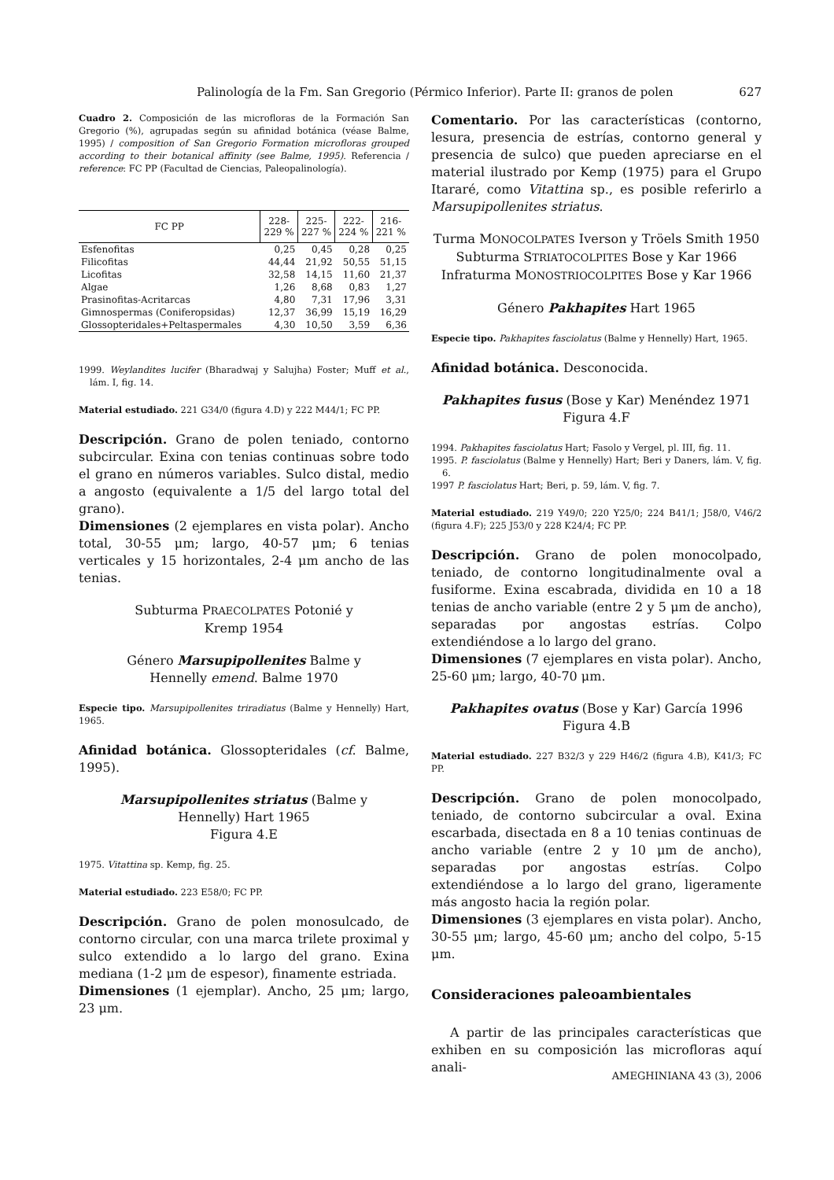Palinología de la Fm. San Gregorio (Pérmico Inferior). Parte II: granos de polen 627
Cuadro 2. Composición de las microfloras de la Formación San Gregorio (%), agrupadas según su afinidad botánica (véase Balme, 1995) / composition of San Gregorio Formation microfloras grouped according to their botanical affinity (see Balme, 1995). Referencia / reference: FC PP (Facultad de Ciencias, Paleopalinología).
| FC PP | 228- 229 % | 225- 227 % | 222- 224 % | 216- 221 % |
| --- | --- | --- | --- | --- |
| Esfenofitas | 0,25 | 0,45 | 0,28 | 0,25 |
| Filicofitas | 44,44 | 21,92 | 50,55 | 51,15 |
| Licofitas | 32,58 | 14,15 | 11,60 | 21,37 |
| Algae | 1,26 | 8,68 | 0,83 | 1,27 |
| Prasinofitas-Acritarcas | 4,80 | 7,31 | 17,96 | 3,31 |
| Gimnospermas (Coniferopsidas) | 12,37 | 36,99 | 15,19 | 16,29 |
| Glossopteridales+Peltaspermales | 4,30 | 10,50 | 3,59 | 6,36 |
1999. Weylandites lucifer (Bharadwaj y Salujha) Foster; Muff et al., lám. I, fig. 14.
Material estudiado. 221 G34/0 (figura 4.D) y 222 M44/1; FC PP.
Descripción. Grano de polen teniado, contorno subcircular. Exina con tenias continuas sobre todo el grano en números variables. Sulco distal, medio a angosto (equivalente a 1/5 del largo total del grano).
Dimensiones (2 ejemplares en vista polar). Ancho total, 30-55 μm; largo, 40-57 μm; 6 tenias verticales y 15 horizontales, 2-4 μm ancho de las tenias.
Subturma PRAECOLPATES Potonié y
Kremp 1954
Género Marsupipollenites Balme y
Hennelly emend. Balme 1970
Especie tipo. Marsupipollenites triradiatus (Balme y Hennelly) Hart, 1965.
Afinidad botánica. Glossopteridales (cf. Balme, 1995).
Marsupipollenites striatus (Balme y
Hennelly) Hart 1965
Figura 4.E
1975. Vitattina sp. Kemp, fig. 25.
Material estudiado. 223 E58/0; FC PP.
Descripción. Grano de polen monosulcado, de contorno circular, con una marca trilete proximal y sulco extendido a lo largo del grano. Exina mediana (1-2 μm de espesor), finamente estriada.
Dimensiones (1 ejemplar). Ancho, 25 μm; largo, 23 μm.
Comentario. Por las características (contorno, lesura, presencia de estrías, contorno general y presencia de sulco) que pueden apreciarse en el material ilustrado por Kemp (1975) para el Grupo Itararé, como Vitattina sp., es posible referirlo a Marsupipollenites striatus.
Turma MONOCOLPATES Iverson y Tröels Smith 1950
Subturma STRIATOCOLPITES Bose y Kar 1966
Infraturma MONOSTRIOCOLPITES Bose y Kar 1966
Género Pakhapites Hart 1965
Especie tipo. Pakhapites fasciolatus (Balme y Hennelly) Hart, 1965.
Afinidad botánica. Desconocida.
Pakhapites fusus (Bose y Kar) Menéndez 1971
Figura 4.F
1994. Pakhapites fasciolatus Hart; Fasolo y Vergel, pl. III, fig. 11.
1995. P. fasciolatus (Balme y Hennelly) Hart; Beri y Daners, lám. V, fig. 6.
1997 P. fasciolatus Hart; Beri, p. 59, lám. V, fig. 7.
Material estudiado. 219 Y49/0; 220 Y25/0; 224 B41/1; J58/0, V46/2 (figura 4.F); 225 J53/0 y 228 K24/4; FC PP.
Descripción. Grano de polen monocolpado, teniado, de contorno longitudinalmente oval a fusiforme. Exina escabrada, dividida en 10 a 18 tenias de ancho variable (entre 2 y 5 μm de ancho), separadas por angostas estrías. Colpo extendiéndose a lo largo del grano.
Dimensiones (7 ejemplares en vista polar). Ancho, 25-60 μm; largo, 40-70 μm.
Pakhapites ovatus (Bose y Kar) García 1996
Figura 4.B
Material estudiado. 227 B32/3 y 229 H46/2 (figura 4.B), K41/3; FC PP.
Descripción. Grano de polen monocolpado, teniado, de contorno subcircular a oval. Exina escarbada, disectada en 8 a 10 tenias continuas de ancho variable (entre 2 y 10 μm de ancho), separadas por angostas estrías. Colpo extendiéndose a lo largo del grano, ligeramente más angosto hacia la región polar.
Dimensiones (3 ejemplares en vista polar). Ancho, 30-55 μm; largo, 45-60 μm; ancho del colpo, 5-15 μm.
Consideraciones paleoambientales
A partir de las principales características que exhiben en su composición las microfloras aquí anali-
AMEGHINIANA 43 (3), 2006